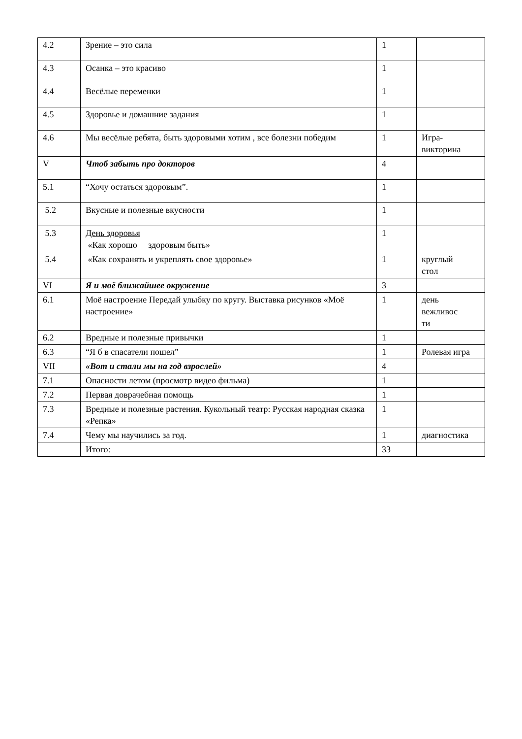| 4.2 | Зрение – это сила | 1 | |
| 4.3 | Осанка – это красиво | 1 | |
| 4.4 | Весёлые переменки | 1 | |
| 4.5 | Здоровье и домашние задания | 1 | |
| 4.6 | Мы весёлые ребята, быть здоровыми хотим , все болезни победим | 1 | Игра-викторина |
| V | Чтоб забыть про докторов | 4 | |
| 5.1 | “Хочу остаться здоровым”. | 1 | |
| 5.2 | Вкусные и полезные вкусности | 1 | |
| 5.3 | День здоровья «Как хорошо здоровым быть» | 1 | |
| 5.4 | «Как сохранять и укреплять свое здоровье» | 1 | круглый стол |
| VI | Я и моё ближайшее окружение | 3 | |
| 6.1 | Моё настроение Передай улыбку по кругу. Выставка рисунков «Моё настроение» | 1 | день вежливос ти |
| 6.2 | Вредные и полезные привычки | 1 | |
| 6.3 | “Я б в спасатели пошел” | 1 | Ролевая игра |
| VII | «Вот и стали мы на год взрослей» | 4 | |
| 7.1 | Опасности летом (просмотр видео фильма) | 1 | |
| 7.2 | Первая доврачебная помощь | 1 | |
| 7.3 | Вредные и полезные растения. Кукольный театр: Русская народная сказка «Репка» | 1 | |
| 7.4 | Чему мы научились за год. | 1 | диагностика |
| | Итого: | 33 | |